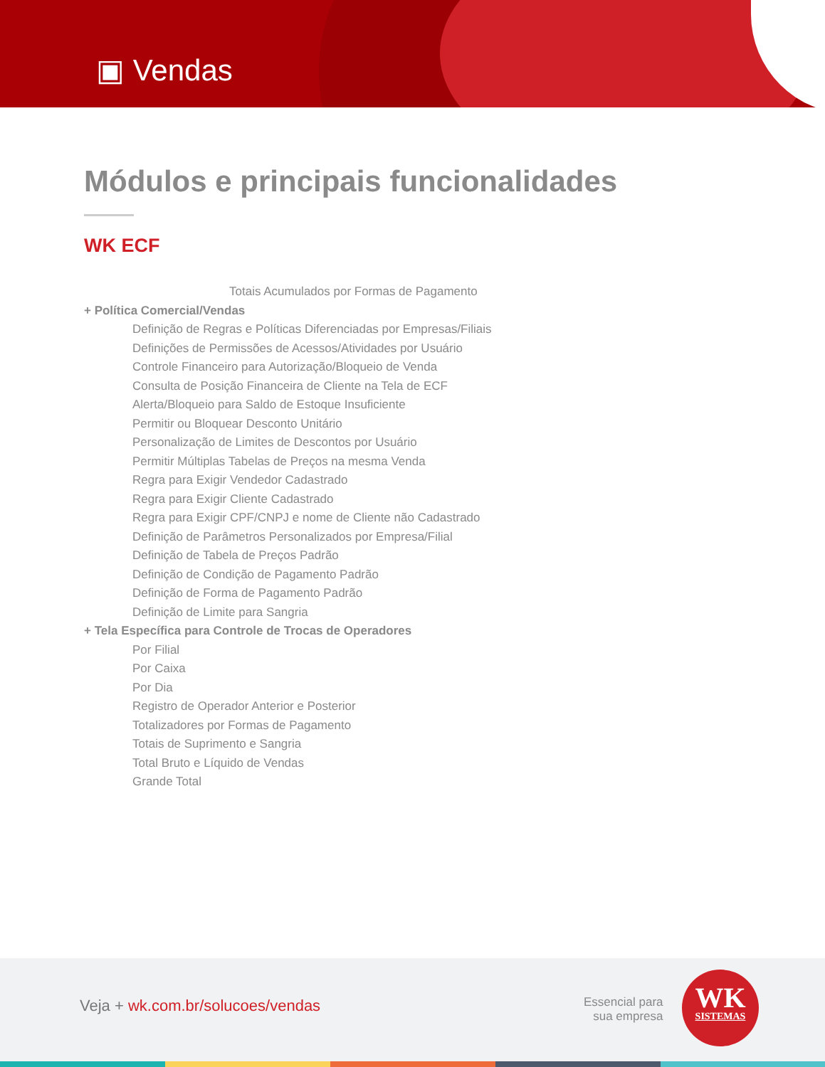▣ Vendas
Módulos e principais funcionalidades
WK ECF
Totais Acumulados por Formas de Pagamento
+ Política Comercial/Vendas
Definição de Regras e Políticas Diferenciadas por Empresas/Filiais
Definições de Permissões de Acessos/Atividades por Usuário
Controle Financeiro para Autorização/Bloqueio de Venda
Consulta de Posição Financeira de Cliente na Tela de ECF
Alerta/Bloqueio para Saldo de Estoque Insuficiente
Permitir ou Bloquear Desconto Unitário
Personalização de Limites de Descontos por Usuário
Permitir Múltiplas Tabelas de Preços na mesma Venda
Regra para Exigir Vendedor Cadastrado
Regra para Exigir Cliente Cadastrado
Regra para Exigir CPF/CNPJ e nome de Cliente não Cadastrado
Definição de Parâmetros Personalizados por Empresa/Filial
Definição de Tabela de Preços Padrão
Definição de Condição de Pagamento Padrão
Definição de Forma de Pagamento Padrão
Definição de Limite para Sangria
+ Tela Específica para Controle de Trocas de Operadores
Por Filial
Por Caixa
Por Dia
Registro de Operador Anterior e Posterior
Totalizadores por Formas de Pagamento
Totais de Suprimento e Sangria
Total Bruto e Líquido de Vendas
Grande Total
Veja + wk.com.br/solucoes/vendas
Essencial para
sua empresa
WK
SISTEMAS